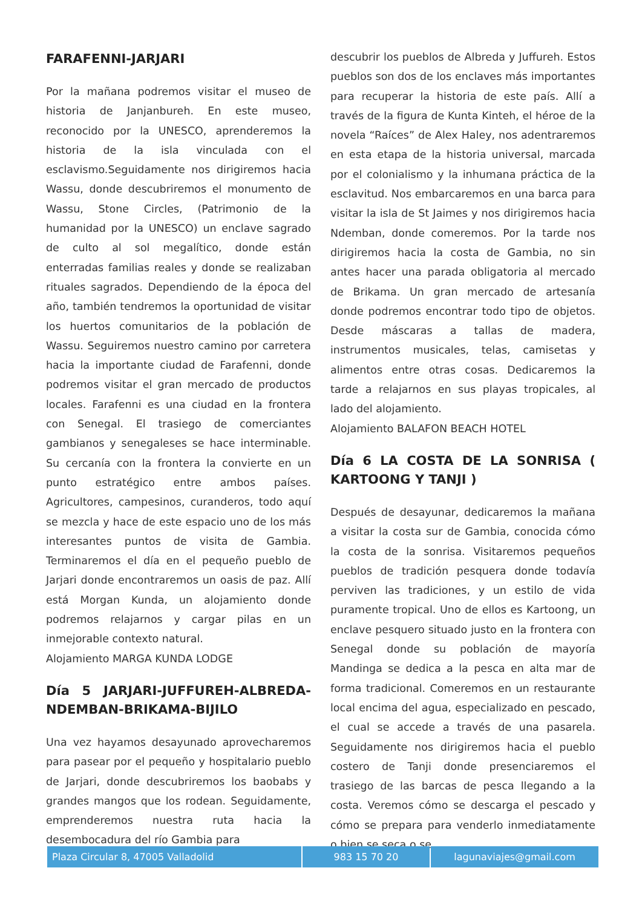FARAFENNI-JARJARI
Por la mañana podremos visitar el museo de historia de Janjanbureh. En este museo, reconocido por la UNESCO, aprenderemos la historia de la isla vinculada con el esclavismo.Seguidamente nos dirigiremos hacia Wassu, donde descubriremos el monumento de Wassu, Stone Circles, (Patrimonio de la humanidad por la UNESCO) un enclave sagrado de culto al sol megalítico, donde están enterradas familias reales y donde se realizaban rituales sagrados. Dependiendo de la época del año, también tendremos la oportunidad de visitar los huertos comunitarios de la población de Wassu. Seguiremos nuestro camino por carretera hacia la importante ciudad de Farafenni, donde podremos visitar el gran mercado de productos locales. Farafenni es una ciudad en la frontera con Senegal. El trasiego de comerciantes gambianos y senegaleses se hace interminable. Su cercanía con la frontera la convierte en un punto estratégico entre ambos países. Agricultores, campesinos, curanderos, todo aquí se mezcla y hace de este espacio uno de los más interesantes puntos de visita de Gambia. Terminaremos el día en el pequeño pueblo de Jarjari donde encontraremos un oasis de paz. Allí está Morgan Kunda, un alojamiento donde podremos relajarnos y cargar pilas en un inmejorable contexto natural.
Alojamiento MARGA KUNDA LODGE
Día 5 JARJARI-JUFFUREH-ALBREDA-NDEMBAN-BRIKAMA-BIJILO
Una vez hayamos desayunado aprovecharemos para pasear por el pequeño y hospitalario pueblo de Jarjari, donde descubriremos los baobabs y grandes mangos que los rodean. Seguidamente, emprenderemos nuestra ruta hacia la desembocadura del río Gambia para
descubrir los pueblos de Albreda y Juffureh. Estos pueblos son dos de los enclaves más importantes para recuperar la historia de este país. Allí a través de la figura de Kunta Kinteh, el héroe de la novela “Raíces” de Alex Haley, nos adentraremos en esta etapa de la historia universal, marcada por el colonialismo y la inhumana práctica de la esclavitud. Nos embarcaremos en una barca para visitar la isla de St Jaimes y nos dirigiremos hacia Ndemban, donde comeremos. Por la tarde nos dirigiremos hacia la costa de Gambia, no sin antes hacer una parada obligatoria al mercado de Brikama. Un gran mercado de artesanía donde podremos encontrar todo tipo de objetos. Desde máscaras a tallas de madera, instrumentos musicales, telas, camisetas y alimentos entre otras cosas. Dedicaremos la tarde a relajarnos en sus playas tropicales, al lado del alojamiento.
Alojamiento BALAFON BEACH HOTEL
Día 6 LA COSTA DE LA SONRISA ( KARTOONG Y TANJI )
Después de desayunar, dedicaremos la mañana a visitar la costa sur de Gambia, conocida cómo la costa de la sonrisa. Visitaremos pequeños pueblos de tradición pesquera donde todavía perviven las tradiciones, y un estilo de vida puramente tropical. Uno de ellos es Kartoong, un enclave pesquero situado justo en la frontera con Senegal donde su población de mayoría Mandinga se dedica a la pesca en alta mar de forma tradicional. Comeremos en un restaurante local encima del agua, especializado en pescado, el cual se accede a través de una pasarela. Seguidamente nos dirigiremos hacia el pueblo costero de Tanji donde presenciaremos el trasiego de las barcas de pesca llegando a la costa. Veremos cómo se descarga el pescado y cómo se prepara para venderlo inmediatamente o bien se seca o se
Plaza Circular 8, 47005 Valladolid 983 15 70 20 lagunaviajes@gmail.com